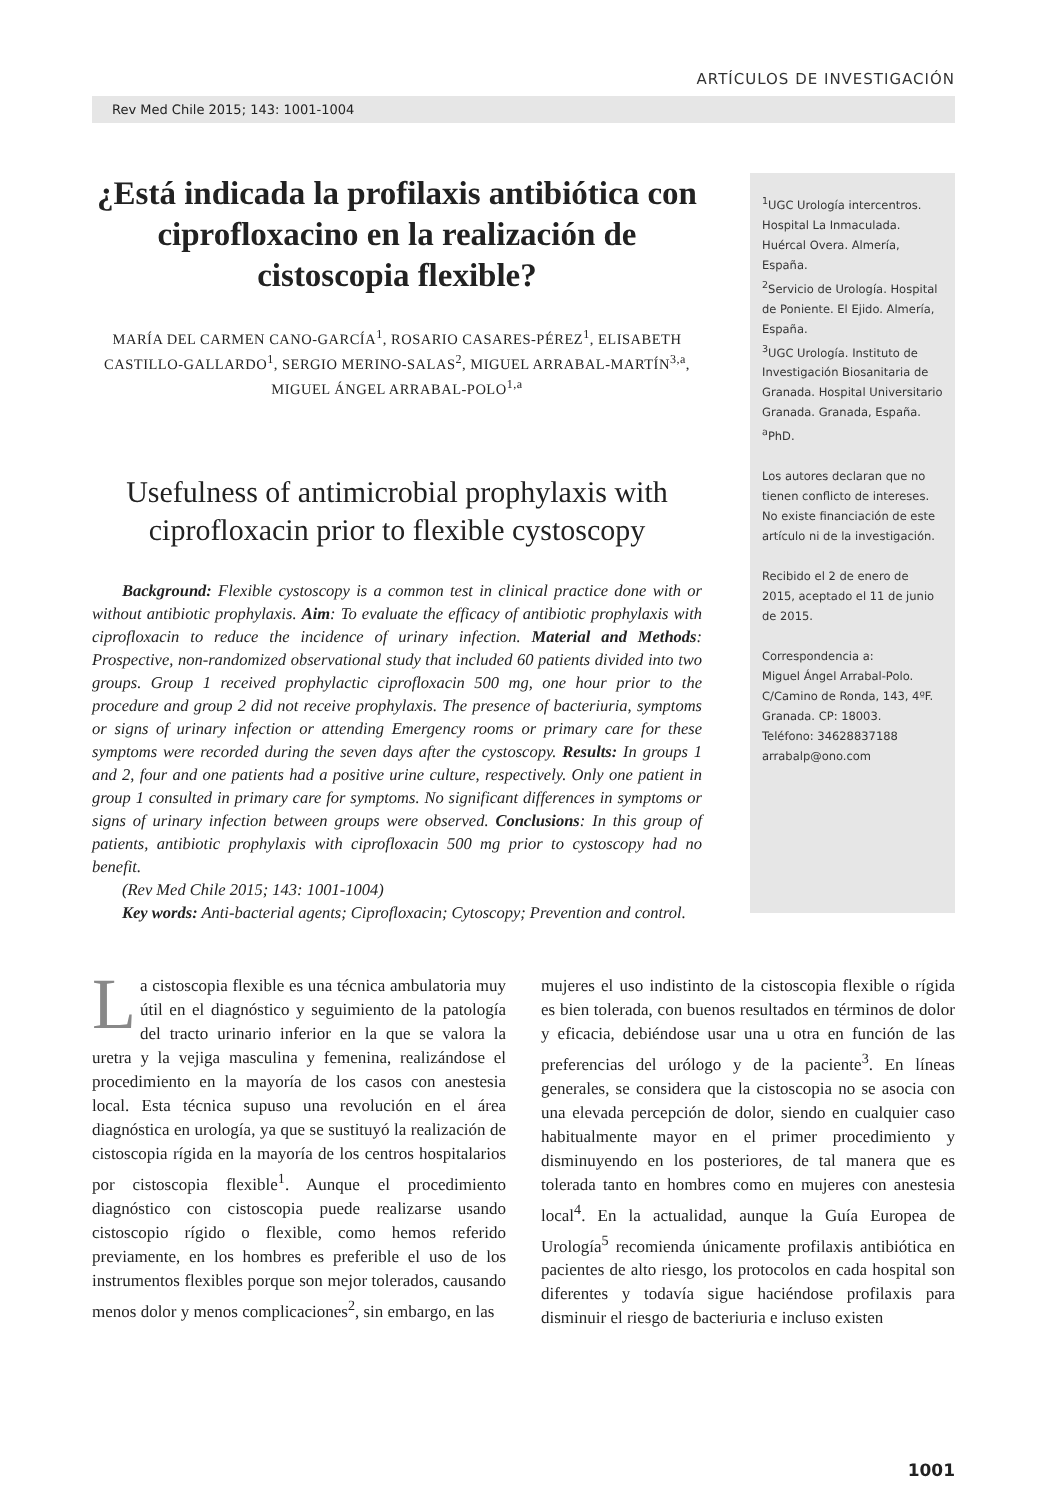ARTÍCULOS DE INVESTIGACIÓN
Rev Med Chile 2015; 143: 1001-1004
¿Está indicada la profilaxis antibiótica con ciprofloxacino en la realización de cistoscopia flexible?
MARÍA DEL CARMEN CANO-GARCÍA<sup>1</sup>, ROSARIO CASARES-PÉREZ<sup>1</sup>, ELISABETH CASTILLO-GALLARDO<sup>1</sup>, SERGIO MERINO-SALAS<sup>2</sup>, MIGUEL ARRABAL-MARTÍN<sup>3,a</sup>, MIGUEL ÁNGEL ARRABAL-POLO<sup>1,a</sup>
Usefulness of antimicrobial prophylaxis with ciprofloxacin prior to flexible cystoscopy
Background: Flexible cystoscopy is a common test in clinical practice done with or without antibiotic prophylaxis. Aim: To evaluate the efficacy of antibiotic prophylaxis with ciprofloxacin to reduce the incidence of urinary infection. Material and Methods: Prospective, non-randomized observational study that included 60 patients divided into two groups. Group 1 received prophylactic ciprofloxacin 500 mg, one hour prior to the procedure and group 2 did not receive prophylaxis. The presence of bacteriuria, symptoms or signs of urinary infection or attending Emergency rooms or primary care for these symptoms were recorded during the seven days after the cystoscopy. Results: In groups 1 and 2, four and one patients had a positive urine culture, respectively. Only one patient in group 1 consulted in primary care for symptoms. No significant differences in symptoms or signs of urinary infection between groups were observed. Conclusions: In this group of patients, antibiotic prophylaxis with ciprofloxacin 500 mg prior to cystoscopy had no benefit.
(Rev Med Chile 2015; 143: 1001-1004)
Key words: Anti-bacterial agents; Ciprofloxacin; Cytoscopy; Prevention and control.
<sup>1</sup> UGC Urología intercentros. Hospital La Inmaculada. Huércal Overa. Almería, España.
<sup>2</sup> Servicio de Urología. Hospital de Poniente. El Ejido. Almería, España.
<sup>3</sup> UGC Urología. Instituto de Investigación Biosanitaria de Granada. Hospital Universitario Granada. Granada, España.
<sup>a</sup> PhD.
Los autores declaran que no tienen conflicto de intereses. No existe financiación de este artículo ni de la investigación.
Recibido el 2 de enero de 2015, aceptado el 11 de junio de 2015.
Correspondencia a:
Miguel Ángel Arrabal-Polo.
C/Camino de Ronda, 143, 4ºF.
Granada. CP: 18003.
Teléfono: 34628837188
arrabalp@ono.com
La cistoscopia flexible es una técnica ambulatoria muy útil en el diagnóstico y seguimiento de la patología del tracto urinario inferior en la que se valora la uretra y la vejiga masculina y femenina, realizándose el procedimiento en la mayoría de los casos con anestesia local. Esta técnica supuso una revolución en el área diagnóstica en urología, ya que se sustituyó la realización de cistoscopia rígida en la mayoría de los centros hospitalarios por cistoscopia flexible<sup>1</sup>. Aunque el procedimiento diagnóstico con cistoscopia puede realizarse usando cistoscopio rígido o flexible, como hemos referido previamente, en los hombres es preferible el uso de los instrumentos flexibles porque son mejor tolerados, causando menos dolor y menos complicaciones<sup>2</sup>, sin embargo, en las
mujeres el uso indistinto de la cistoscopia flexible o rígida es bien tolerada, con buenos resultados en términos de dolor y eficacia, debiéndose usar una u otra en función de las preferencias del urólogo y de la paciente<sup>3</sup>. En líneas generales, se considera que la cistoscopia no se asocia con una elevada percepción de dolor, siendo en cualquier caso habitualmente mayor en el primer procedimiento y disminuyendo en los posteriores, de tal manera que es tolerada tanto en hombres como en mujeres con anestesia local<sup>4</sup>. En la actualidad, aunque la Guía Europea de Urología<sup>5</sup> recomienda únicamente profilaxis antibiótica en pacientes de alto riesgo, los protocolos en cada hospital son diferentes y todavía sigue haciéndose profilaxis para disminuir el riesgo de bacteriuria e incluso existen
1001